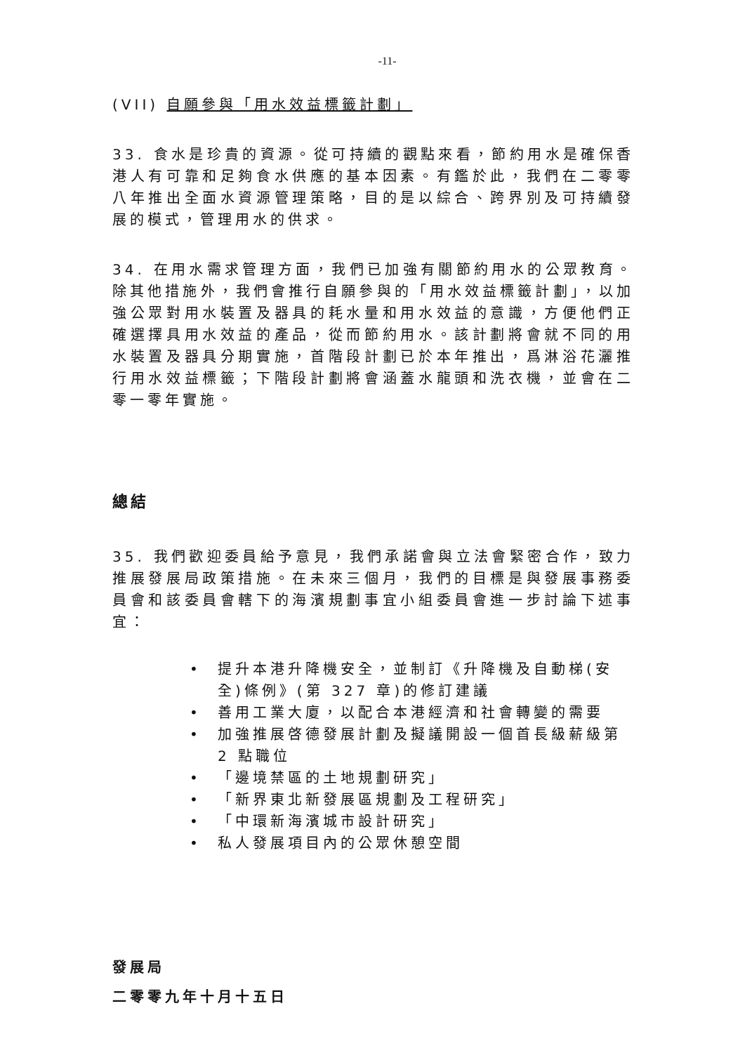-11-
(VII) 自願參與「用水效益標籤計劃」
33. 食水是珍貴的資源。從可持續的觀點來看，節約用水是確保香港人有可靠和足夠食水供應的基本因素。有鑑於此，我們在二零零八年推出全面水資源管理策略，目的是以綜合、跨界別及可持續發展的模式，管理用水的供求。
34. 在用水需求管理方面，我們已加強有關節約用水的公眾教育。除其他措施外，我們會推行自願參與的「用水效益標籤計劃」，以加強公眾對用水裝置及器具的耗水量和用水效益的意識，方便他們正確選擇具用水效益的產品，從而節約用水。該計劃將會就不同的用水裝置及器具分期實施，首階段計劃已於本年推出，爲淋浴花灑推行用水效益標籤；下階段計劃將會涵蓋水龍頭和洗衣機，並會在二零一零年實施。
總結
35. 我們歡迎委員給予意見，我們承諾會與立法會緊密合作，致力推展發展局政策措施。在未來三個月，我們的目標是與發展事務委員會和該委員會轄下的海濱規劃事宜小組委員會進一步討論下述事宜：
• 提升本港升降機安全，並制訂《升降機及自動梯(安全)條例》(第 327 章)的修訂建議
• 善用工業大廈，以配合本港經濟和社會轉變的需要
• 加強推展啓德發展計劃及擬議開設一個首長級薪級第 2 點職位
• 「邊境禁區的土地規劃研究」
• 「新界東北新發展區規劃及工程研究」
• 「中環新海濱城市設計研究」
• 私人發展項目內的公眾休憩空間
發展局
二零零九年十月十五日